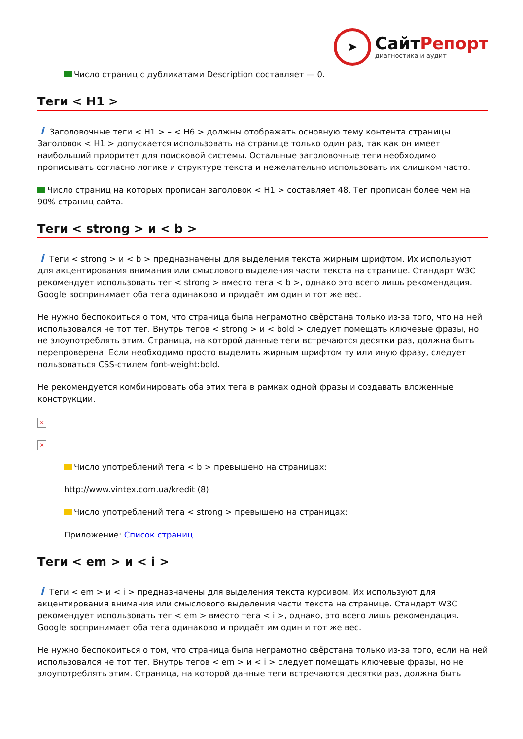➤
СайтРепорт
диагностика и аудит
Число страниц с дубликатами Description составляет — 0.
Теги < H1 >
i Заголовочные теги < H1 > – < H6 > должны отображать основную тему контента страницы. Заголовок < H1 > допускается использовать на странице только один раз, так как он имеет наибольший приоритет для поисковой системы. Остальные заголовочные теги необходимо прописывать согласно логике и структуре текста и нежелательно использовать их слишком часто.
Число страниц на которых прописан заголовок < H1 > составляет 48. Тег прописан более чем на 90% страниц сайта.
Теги < strong > и < b >
i Теги < strong > и < b > предназначены для выделения текста жирным шрифтом. Их используют для акцентирования внимания или смыслового выделения части текста на странице. Стандарт W3C рекомендует использовать тег < strong > вместо тега < b >, однако это всего лишь рекомендация. Google воспринимает оба тега одинаково и придаёт им один и тот же вес.
Не нужно беспокоиться о том, что страница была неграмотно свёрстана только из-за того, что на ней использовался не тот тег. Внутрь тегов < strong > и < bold > следует помещать ключевые фразы, но не злоупотреблять этим. Страница, на которой данные теги встречаются десятки раз, должна быть перепроверена. Если необходимо просто выделить жирным шрифтом ту или иную фразу, следует пользоваться CSS-стилем font-weight:bold.
Не рекомендуется комбинировать оба этих тега в рамках одной фразы и создавать вложенные конструкции.
×
×
Число употреблений тега < b > превышено на страницах:
http://www.vintex.com.ua/kredit (8)
Число употреблений тега < strong > превышено на страницах:
Приложение: Список страниц
Теги < em > и < i >
i Теги < em > и < i > предназначены для выделения текста курсивом. Их используют для акцентирования внимания или смыслового выделения части текста на странице. Стандарт W3C рекомендует использовать тег < em > вместо тега < i >, однако, это всего лишь рекомендация. Google воспринимает оба тега одинаково и придаёт им один и тот же вес.
Не нужно беспокоиться о том, что страница была неграмотно свёрстана только из-за того, если на ней использовался не тот тег. Внутрь тегов < em > и < i > следует помещать ключевые фразы, но не злоупотреблять этим. Страница, на которой данные теги встречаются десятки раз, должна быть